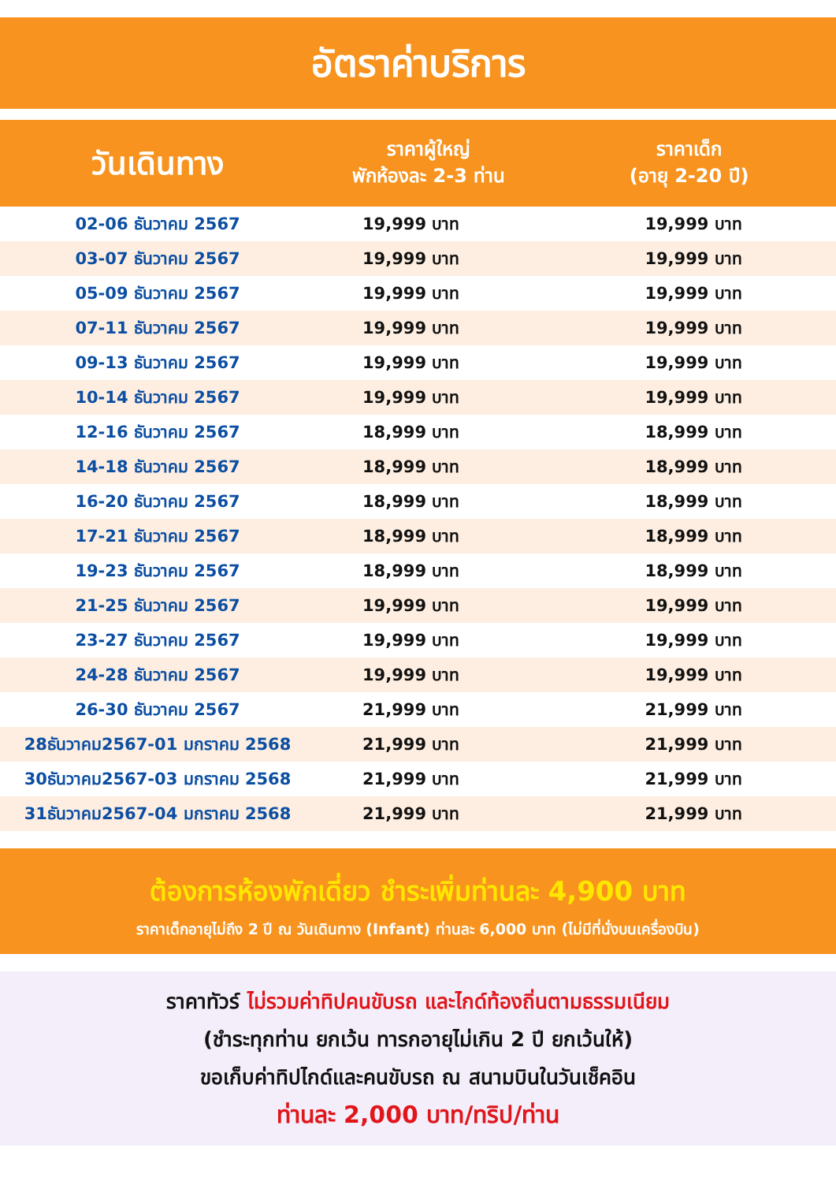อัตราค่าบริการ
| วันเดินทาง | ราคาผู้ใหญ่ พักห้องละ 2-3 ท่าน | ราคาเด็ก (อายุ 2-20 ปี) |
| --- | --- | --- |
| 02-06 ธันวาคม 2567 | 19,999 บาท | 19,999 บาท |
| 03-07 ธันวาคม 2567 | 19,999 บาท | 19,999 บาท |
| 05-09 ธันวาคม 2567 | 19,999 บาท | 19,999 บาท |
| 07-11 ธันวาคม 2567 | 19,999 บาท | 19,999 บาท |
| 09-13 ธันวาคม 2567 | 19,999 บาท | 19,999 บาท |
| 10-14 ธันวาคม 2567 | 19,999 บาท | 19,999 บาท |
| 12-16 ธันวาคม 2567 | 18,999 บาท | 18,999 บาท |
| 14-18 ธันวาคม 2567 | 18,999 บาท | 18,999 บาท |
| 16-20 ธันวาคม 2567 | 18,999 บาท | 18,999 บาท |
| 17-21 ธันวาคม 2567 | 18,999 บาท | 18,999 บาท |
| 19-23 ธันวาคม 2567 | 18,999 บาท | 18,999 บาท |
| 21-25 ธันวาคม 2567 | 19,999 บาท | 19,999 บาท |
| 23-27 ธันวาคม 2567 | 19,999 บาท | 19,999 บาท |
| 24-28 ธันวาคม 2567 | 19,999 บาท | 19,999 บาท |
| 26-30 ธันวาคม 2567 | 21,999 บาท | 21,999 บาท |
| 28ธันวาคม2567-01 มกราคม 2568 | 21,999 บาท | 21,999 บาท |
| 30ธันวาคม2567-03 มกราคม 2568 | 21,999 บาท | 21,999 บาท |
| 31ธันวาคม2567-04 มกราคม 2568 | 21,999 บาท | 21,999 บาท |
ต้องการห้องพักเดี่ยว ชำระเพิ่มท่านละ 4,900 บาท
ราคาเด็กอายุไม่ถึง 2 ปี ณ วันเดินทาง (Infant) ท่านละ 6,000 บาท (ไม่มีที่นั่งบนเครื่องบิน)
ราคาทัวร์ ไม่รวมค่าทิปคนขับรถ และไกด์ท้องถิ่นตามธรรมเนียม
(ชำระทุกท่าน ยกเว้น ทารกอายุไม่เกิน 2 ปี ยกเว้นให้)
ขอเก็บค่าทิปไกด์และคนขับรถ ณ สนามบินในวันเช็คอิน
ท่านละ 2,000 บาท/ทริป/ท่าน